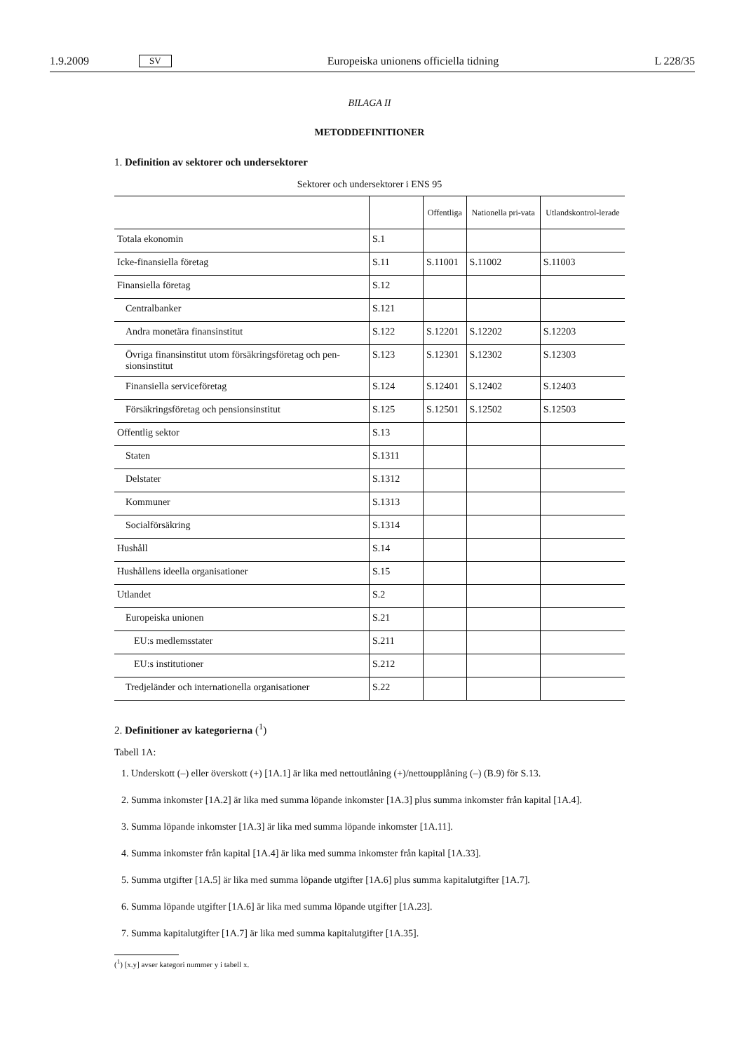1.9.2009 SV Europeiska unionens officiella tidning L 228/35
BILAGA II
METODDEFINITIONER
1. Definition av sektorer och undersektorer
Sektorer och undersektorer i ENS 95
| | | Offentliga | Nationella pri-vata | Utlandskontrol-lerade |
| --- | --- | --- | --- | --- |
| Totala ekonomin | S.1 | | | |
| Icke-finansiella företag | S.11 | S.11001 | S.11002 | S.11003 |
| Finansiella företag | S.12 | | | |
| Centralbanker | S.121 | | | |
| Andra monetära finansinstitut | S.122 | S.12201 | S.12202 | S.12203 |
| Övriga finansinstitut utom försäkringsföretag och pen-sionsinstitut | S.123 | S.12301 | S.12302 | S.12303 |
| Finansiella serviceföretag | S.124 | S.12401 | S.12402 | S.12403 |
| Försäkringsföretag och pensionsinstitut | S.125 | S.12501 | S.12502 | S.12503 |
| Offentlig sektor | S.13 | | | |
| Staten | S.1311 | | | |
| Delstater | S.1312 | | | |
| Kommuner | S.1313 | | | |
| Socialförsäkring | S.1314 | | | |
| Hushåll | S.14 | | | |
| Hushållens ideella organisationer | S.15 | | | |
| Utlandet | S.2 | | | |
| Europeiska unionen | S.21 | | | |
| EU:s medlemsstater | S.211 | | | |
| EU:s institutioner | S.212 | | | |
| Tredjeländer och internationella organisationer | S.22 | | | |
2. Definitioner av kategorierna (<sup>1</sup>)
Tabell 1A:
1. Underskott (–) eller överskott (+) [1A.1] är lika med nettoutlåning (+)/nettoupplåning (–) (B.9) för S.13.
2. Summa inkomster [1A.2] är lika med summa löpande inkomster [1A.3] plus summa inkomster från kapital [1A.4].
3. Summa löpande inkomster [1A.3] är lika med summa löpande inkomster [1A.11].
4. Summa inkomster från kapital [1A.4] är lika med summa inkomster från kapital [1A.33].
5. Summa utgifter [1A.5] är lika med summa löpande utgifter [1A.6] plus summa kapitalutgifter [1A.7].
6. Summa löpande utgifter [1A.6] är lika med summa löpande utgifter [1A.23].
7. Summa kapitalutgifter [1A.7] är lika med summa kapitalutgifter [1A.35].
(<sup>1</sup>) [x.y] avser kategori nummer y i tabell x.